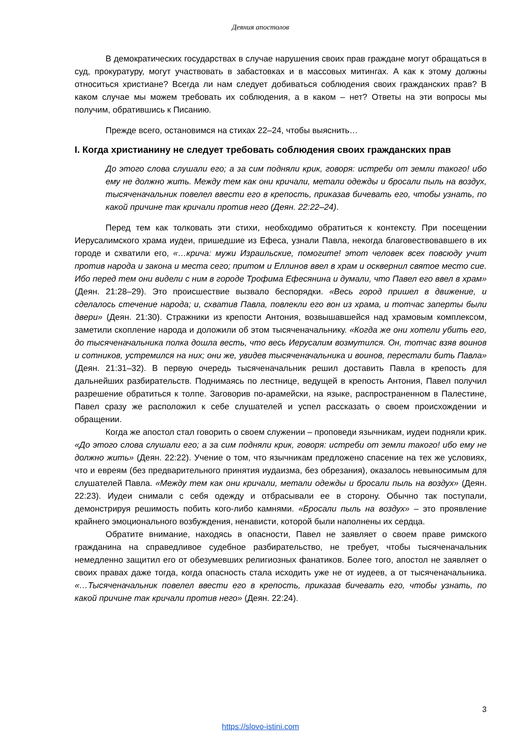Деяния апостолов
В демократических государствах в случае нарушения своих прав граждане могут обращаться в суд, прокуратуру, могут участвовать в забастовках и в массовых митингах. А как к этому должны относиться христиане? Всегда ли нам следует добиваться соблюдения своих гражданских прав? В каком случае мы можем требовать их соблюдения, а в каком – нет? Ответы на эти вопросы мы получим, обратившись к Писанию.
Прежде всего, остановимся на стихах 22–24, чтобы выяснить…
I. Когда христианину не следует требовать соблюдения своих гражданских прав
До этого слова слушали его; а за сим подняли крик, говоря: истреби от земли такого! ибо ему не должно жить. Между тем как они кричали, метали одежды и бросали пыль на воздух, тысяченачальник повелел ввести его в крепость, приказав бичевать его, чтобы узнать, по какой причине так кричали против него (Деян. 22:22–24).
Перед тем как толковать эти стихи, необходимо обратиться к контексту. При посещении Иерусалимского храма иудеи, пришедшие из Ефеса, узнали Павла, некогда благовествовавшего в их городе и схватили его, «…крича: мужи Израильские, помогите! этот человек всех повсюду учит против народа и закона и места сего; притом и Еллинов ввел в храм и осквернил святое место сие. Ибо перед тем они видели с ним в городе Трофима Ефесянина и думали, что Павел его ввел в храм» (Деян. 21:28–29). Это происшествие вызвало беспорядки. «Весь город пришел в движение, и сделалось стечение народа; и, схватив Павла, повлекли его вон из храма, и тотчас заперты были двери» (Деян. 21:30). Стражники из крепости Антония, возвышавшейся над храмовым комплексом, заметили скопление народа и доложили об этом тысяченачальнику. «Когда же они хотели убить его, до тысяченачальника полка дошла весть, что весь Иерусалим возмутился. Он, тотчас взяв воинов и сотников, устремился на них; они же, увидев тысяченачальника и воинов, перестали бить Павла» (Деян. 21:31–32). В первую очередь тысяченачальник решил доставить Павла в крепость для дальнейших разбирательств. Поднимаясь по лестнице, ведущей в крепость Антония, Павел получил разрешение обратиться к толпе. Заговорив по-арамейски, на языке, распространенном в Палестине, Павел сразу же расположил к себе слушателей и успел рассказать о своем происхождении и обращении.
Когда же апостол стал говорить о своем служении – проповеди язычникам, иудеи подняли крик. «До этого слова слушали его; а за сим подняли крик, говоря: истреби от земли такого! ибо ему не должно жить» (Деян. 22:22). Учение о том, что язычникам предложено спасение на тех же условиях, что и евреям (без предварительного принятия иудаизма, без обрезания), оказалось невыносимым для слушателей Павла. «Между тем как они кричали, метали одежды и бросали пыль на воздух» (Деян. 22:23). Иудеи снимали с себя одежду и отбрасывали ее в сторону. Обычно так поступали, демонстрируя решимость побить кого-либо камнями. «Бросали пыль на воздух» – это проявление крайнего эмоционального возбуждения, ненависти, которой были наполнены их сердца.
Обратите внимание, находясь в опасности, Павел не заявляет о своем праве римского гражданина на справедливое судебное разбирательство, не требует, чтобы тысяченачальник немедленно защитил его от обезумевших религиозных фанатиков. Более того, апостол не заявляет о своих правах даже тогда, когда опасность стала исходить уже не от иудеев, а от тысяченачальника. «…Тысяченачальник повелел ввести его в крепость, приказав бичевать его, чтобы узнать, по какой причине так кричали против него» (Деян. 22:24).
3
https://slovo-istini.com